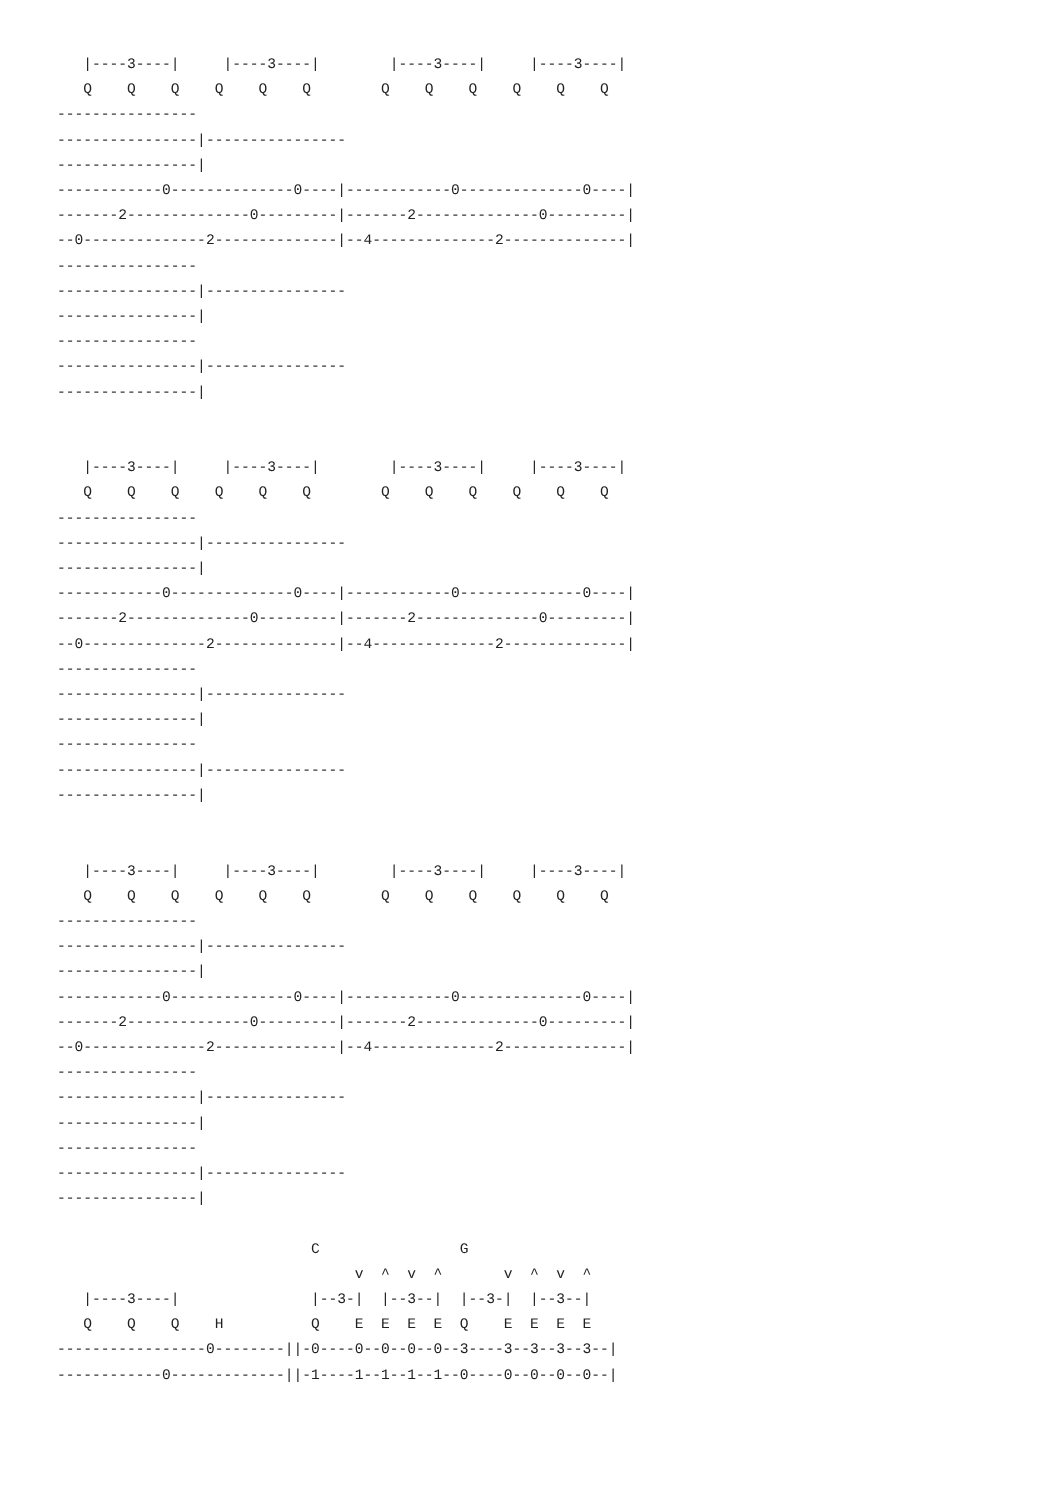|----3----|     |----3----|        |----3----|     |----3----|
   Q    Q    Q    Q    Q    Q        Q    Q    Q    Q    Q    Q
----------------
----------------|----------------
----------------|
------------0--------------0----|------------0--------------0----|
-------2--------------0---------|-------2--------------0---------|
--0--------------2--------------|--4--------------2--------------|
----------------
----------------|----------------
----------------|
----------------
----------------|----------------
----------------|


   |----3----|     |----3----|        |----3----|     |----3----|
   Q    Q    Q    Q    Q    Q        Q    Q    Q    Q    Q    Q
----------------
----------------|----------------
----------------|
------------0--------------0----|------------0--------------0----|
-------2--------------0---------|-------2--------------0---------|
--0--------------2--------------|--4--------------2--------------|
----------------
----------------|----------------
----------------|
----------------
----------------|----------------
----------------|


   |----3----|     |----3----|        |----3----|     |----3----|
   Q    Q    Q    Q    Q    Q        Q    Q    Q    Q    Q    Q
----------------
----------------|----------------
----------------|
------------0--------------0----|------------0--------------0----|
-------2--------------0---------|-------2--------------0---------|
--0--------------2--------------|--4--------------2--------------|
----------------
----------------|----------------
----------------|
----------------
----------------|----------------
----------------|

                             C                G
                                  v  ^  v  ^       v  ^  v  ^
   |----3----|               |--3-|  |--3--|  |--3-|  |--3--|
   Q    Q    Q    H          Q    E  E  E  E  Q    E  E  E  E
-----------------0--------||-0----0--0--0--0--3----3--3--3--3--|
------------0-------------||-1----1--1--1--1--0----0--0--0--0--|